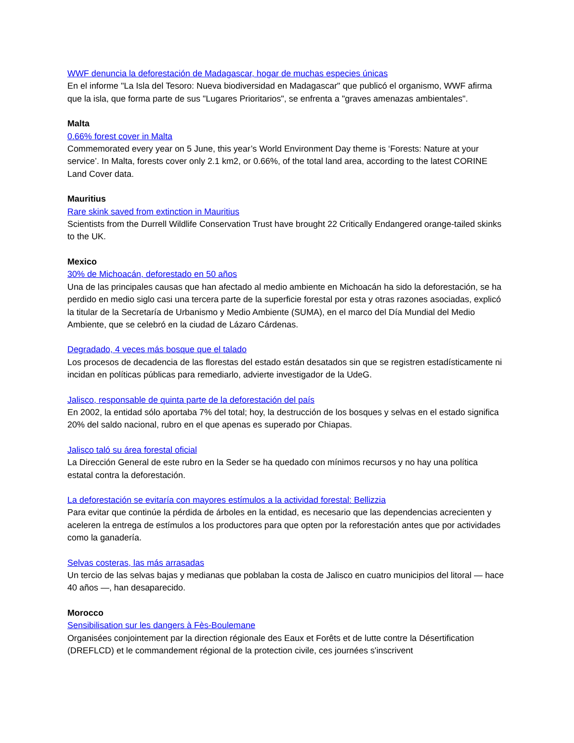WWF denuncia la deforestación de Madagascar, hogar de muchas especies únicas
En el informe "La Isla del Tesoro: Nueva biodiversidad en Madagascar" que publicó el organismo, WWF afirma que la isla, que forma parte de sus "Lugares Prioritarios", se enfrenta a "graves amenazas ambientales".
Malta
0.66% forest cover in Malta
Commemorated every year on 5 June, this year’s World Environment Day theme is ‘Forests: Nature at your service’. In Malta, forests cover only 2.1 km2, or 0.66%, of the total land area, according to the latest CORINE Land Cover data.
Mauritius
Rare skink saved from extinction in Mauritius
Scientists from the Durrell Wildlife Conservation Trust have brought 22 Critically Endangered orange-tailed skinks to the UK.
Mexico
30% de Michoacán, deforestado en 50 años
Una de las principales causas que han afectado al medio ambiente en Michoacán ha sido la deforestación, se ha perdido en medio siglo casi una tercera parte de la superficie forestal por esta y otras razones asociadas, explicó la titular de la Secretaría de Urbanismo y Medio Ambiente (SUMA), en el marco del Día Mundial del Medio Ambiente, que se celebró en la ciudad de Lázaro Cárdenas.
Degradado, 4 veces más bosque que el talado
Los procesos de decadencia de las florestas del estado están desatados sin que se registren estadísticamente ni incidan en políticas públicas para remediarlo, advierte investigador de la UdeG.
Jalisco, responsable de quinta parte de la deforestación del país
En 2002, la entidad sólo aportaba 7% del total; hoy, la destrucción de los bosques y selvas en el estado significa 20% del saldo nacional, rubro en el que apenas es superado por Chiapas.
Jalisco taló su área forestal oficial
La Dirección General de este rubro en la Seder se ha quedado con mínimos recursos y no hay una política estatal contra la deforestación.
La deforestación se evitaría con mayores estímulos a la actividad forestal: Bellizzia
Para evitar que continúe la pérdida de árboles en la entidad, es necesario que las dependencias acrecienten y aceleren la entrega de estímulos a los productores para que opten por la reforestación antes que por actividades como la ganadería.
Selvas costeras, las más arrasadas
Un tercio de las selvas bajas y medianas que poblaban la costa de Jalisco en cuatro municipios del litoral — hace 40 años —, han desaparecido.
Morocco
Sensibilisation sur les dangers à Fès-Boulemane
Organisées conjointement par la direction régionale des Eaux et Forêts et de lutte contre la Désertification (DREFLCD) et le commandement régional de la protection civile, ces journées s'inscrivent